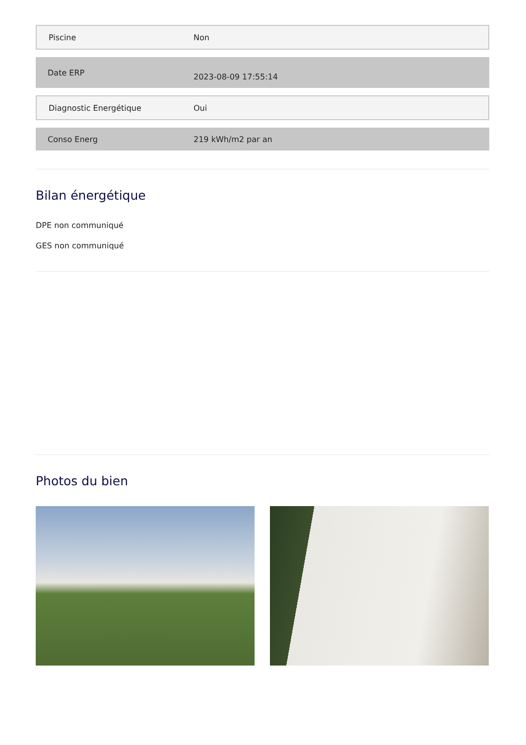| Piscine | Non |
| Date ERP | 2023-08-09 17:55:14 |
| Diagnostic Energétique | Oui |
| Conso Energ | 219 kWh/m2 par an |
Bilan énergétique
DPE non communiqué
GES non communiqué
Photos du bien